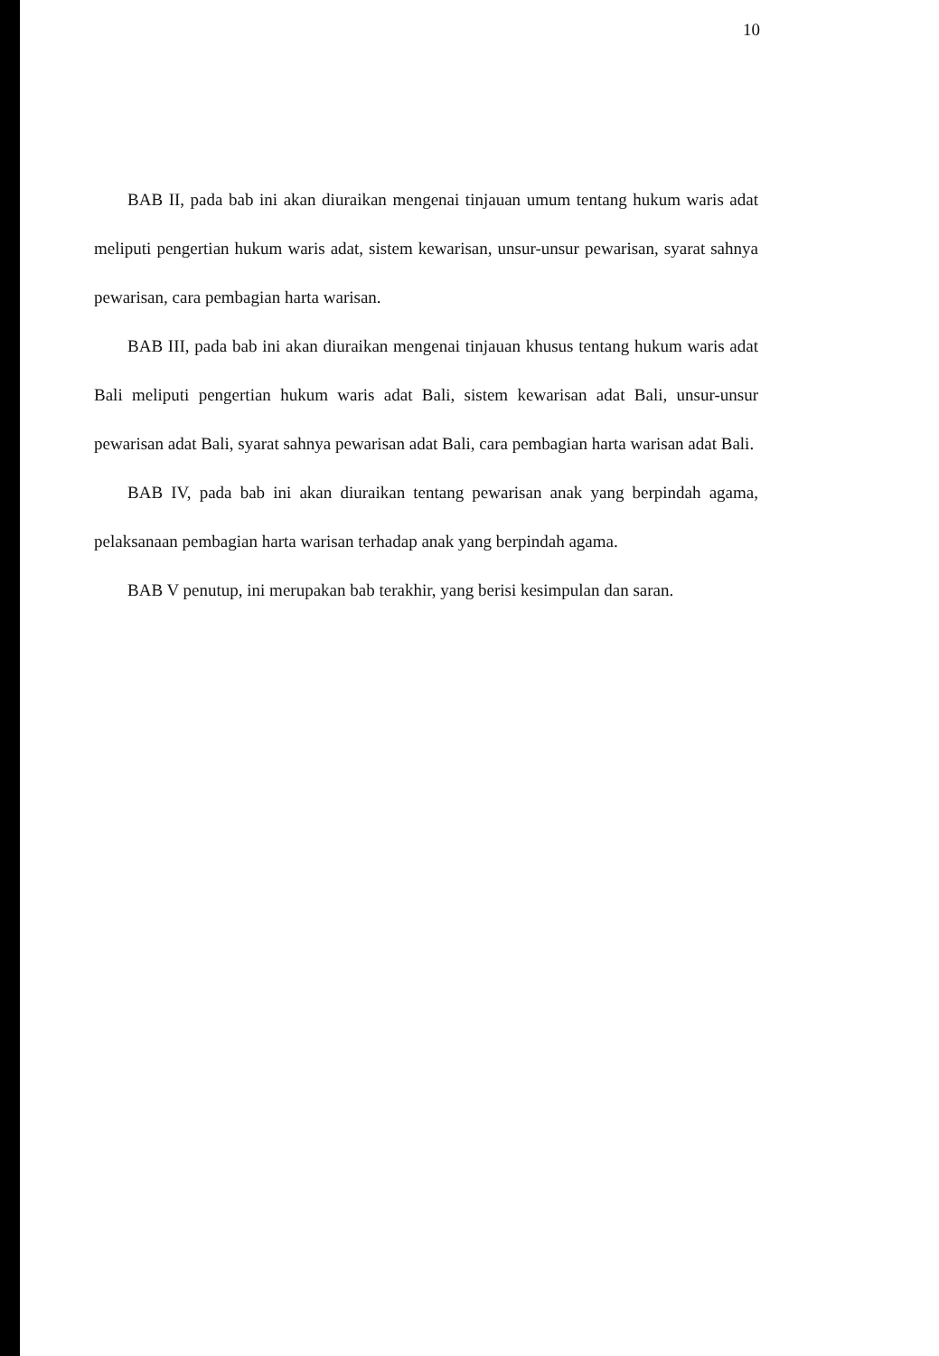10
BAB II, pada bab ini akan diuraikan mengenai tinjauan umum tentang hukum waris adat meliputi pengertian hukum waris adat, sistem kewarisan, unsur-unsur pewarisan, syarat sahnya pewarisan, cara pembagian harta warisan.
BAB III, pada bab ini akan diuraikan mengenai tinjauan khusus tentang hukum waris adat Bali meliputi pengertian hukum waris adat Bali, sistem kewarisan adat Bali, unsur-unsur pewarisan adat Bali, syarat sahnya pewarisan adat Bali, cara pembagian harta warisan adat Bali.
BAB IV, pada bab ini akan diuraikan tentang pewarisan anak yang berpindah agama, pelaksanaan pembagian harta warisan terhadap anak yang berpindah agama.
BAB V penutup, ini merupakan bab terakhir, yang berisi kesimpulan dan saran.